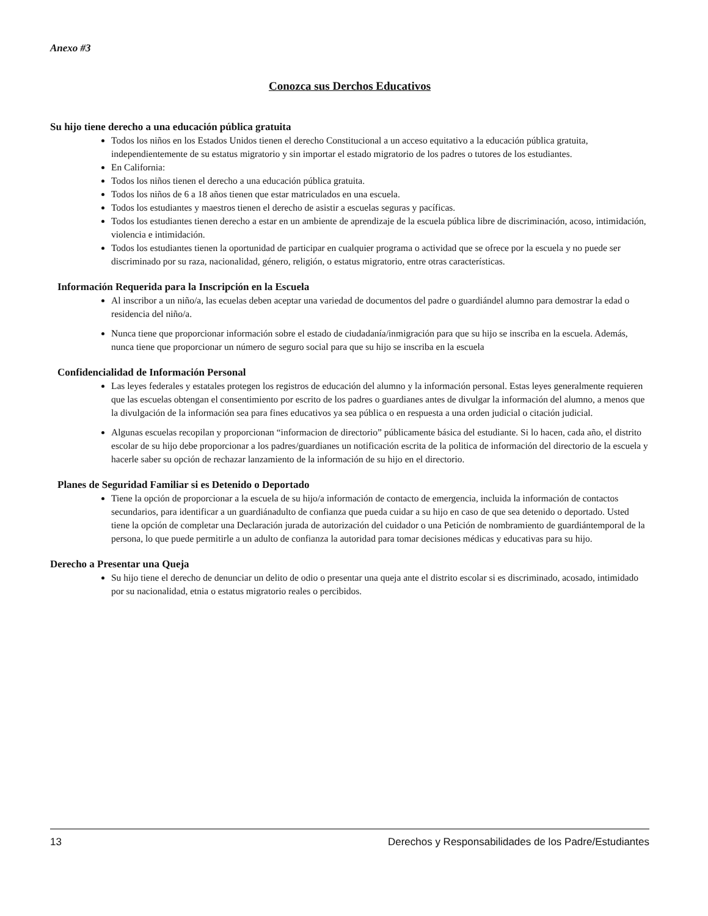Anexo #3
Conozca sus Derchos Educativos
Su hijo tiene derecho a una educación pública gratuita
Todos los niños en los Estados Unidos tienen el derecho Constitucional a un acceso equitativo a la educación pública gratuita, independientemente de su estatus migratorio y sin importar el estado migratorio de los padres o tutores de los estudiantes.
En California:
Todos los niños tienen el derecho a una educación pública gratuita.
Todos los niños de 6 a 18 años tienen que estar matriculados en una escuela.
Todos los estudiantes y maestros tienen el derecho de asistir a escuelas seguras y pacíficas.
Todos los estudiantes tienen derecho a estar en un ambiente de aprendizaje de la escuela pública libre de discriminación, acoso, intimidación, violencia e intimidación.
Todos los estudiantes tienen la oportunidad de participar en cualquier programa o actividad que se ofrece por la escuela y no puede ser discriminado por su raza, nacionalidad, género, religión, o estatus migratorio, entre otras características.
Información Requerida para la Inscripción en la Escuela
Al inscribor a un niño/a, las ecuelas deben aceptar una variedad de documentos del padre o guardiándel alumno para demostrar la edad o residencia del niño/a.
Nunca tiene que proporcionar información sobre el estado de ciudadanía/inmigración para que su hijo se inscriba en la escuela. Además, nunca tiene que proporcionar un número de seguro social para que su hijo se inscriba en la escuela
Confidencialidad de Información Personal
Las leyes federales y estatales protegen los registros de educación del alumno y la información personal. Estas leyes generalmente requieren que las escuelas obtengan el consentimiento por escrito de los padres o guardianes antes de divulgar la información del alumno, a menos que la divulgación de la información sea para fines educativos ya sea pública o en respuesta a una orden judicial o citación judicial.
Algunas escuelas recopilan y proporcionan “informacion de directorio” públicamente básica del estudiante. Si lo hacen, cada año, el distrito escolar de su hijo debe proporcionar a los padres/guardianes un notificación escrita de la politica de información del directorio de la escuela y hacerle saber su opción de rechazar lanzamiento de la información de su hijo en el directorio.
Planes de Seguridad Familiar si es Detenido o Deportado
Tiene la opción de proporcionar a la escuela de su hijo/a información de contacto de emergencia, incluida la información de contactos secundarios, para identificar a un guardiánadulto de confianza que pueda cuidar a su hijo en caso de que sea detenido o deportado. Usted tiene la opción de completar una Declaración jurada de autorización del cuidador o una Petición de nombramiento de guardiántemporal de la persona, lo que puede permitirle a un adulto de confianza la autoridad para tomar decisiones médicas y educativas para su hijo.
Derecho a Presentar una Queja
Su hijo tiene el derecho de denunciar un delito de odio o presentar una queja ante el distrito escolar si es discriminado, acosado, intimidado por su nacionalidad, etnia o estatus migratorio reales o percibidos.
13 Derechos y Responsabilidades de los Padre/Estudiantes